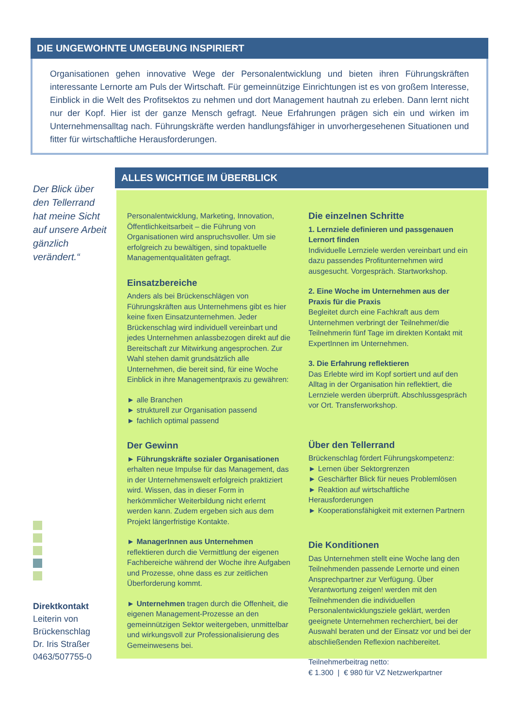DIE UNGEWOHNTE UMGEBUNG INSPIRIERT
Organisationen gehen innovative Wege der Personalentwicklung und bieten ihren Führungskräften interessante Lernorte am Puls der Wirtschaft. Für gemeinnützige Einrichtungen ist es von großem Interesse, Einblick in die Welt des Profitsektos zu nehmen und dort Management hautnah zu erleben. Dann lernt nicht nur der Kopf. Hier ist der ganze Mensch gefragt. Neue Erfahrungen prägen sich ein und wirken im Unternehmensalltag nach. Führungskräfte werden handlungsfähiger in unvorhergesehenen Situationen und fitter für wirtschaftliche Herausforderungen.
Der Blick über den Tellerrand hat meine Sicht auf unsere Arbeit gänzlich verändert.“
Direktkontakt
Leiterin von Brückenschlag
Dr. Iris Straßer
0463/507755-0
ALLES WICHTIGE IM ÜBERBLICK
Personalentwicklung, Marketing, Innovation, Öffentlichkeitsarbeit – die Führung von Organisationen wird anspruchsvoller. Um sie erfolgreich zu bewältigen, sind topaktuelle Managementqualitäten gefragt.
Einsatzbereiche
Anders als bei Brückenschlägen von Führungskräften aus Unternehmens gibt es hier keine fixen Einsatzunternehmen. Jeder Brückenschlag wird individuell vereinbart und jedes Unternehmen anlassbezogen direkt auf die Bereitschaft zur Mitwirkung angesprochen. Zur Wahl stehen damit grundsätzlich alle Unternehmen, die bereit sind, für eine Woche Einblick in ihre Managementpraxis zu gewähren:
► alle Branchen
► strukturell zur Organisation passend
► fachlich optimal passend
Der Gewinn
► Führungskräfte sozialer Organisationen erhalten neue Impulse für das Management, das in der Unternehmenswelt erfolgreich praktiziert wird. Wissen, das in dieser Form in herkömmlicher Weiterbildung nicht erlernt werden kann. Zudem ergeben sich aus dem Projekt längerfristige Kontakte.
► ManagerInnen aus Unternehmen reflektieren durch die Vermittlung der eigenen Fachbereiche während der Woche ihre Aufgaben und Prozesse, ohne dass es zur zeitlichen Überforderung kommt.
► Unternehmen tragen durch die Offenheit, die eigenen Management-Prozesse an den gemeinnützigen Sektor weitergeben, unmittelbar und wirkungsvoll zur Professionalisierung des Gemeinwesens bei.
Die einzelnen Schritte
1. Lernziele definieren und passgenauen Lernort finden
Individuelle Lernziele werden vereinbart und ein dazu passendes Profitunternehmen wird ausgesucht. Vorgespräch. Startworkshop.
2. Eine Woche im Unternehmen aus der Praxis für die Praxis
Begleitet durch eine Fachkraft aus dem Unternehmen verbringt der Teilnehmer/die Teilnehmerin fünf Tage im direkten Kontakt mit ExpertInnen im Unternehmen.
3. Die Erfahrung reflektieren
Das Erlebte wird im Kopf sortiert und auf den Alltag in der Organisation hin reflektiert, die Lernziele werden überprüft. Abschlussgespräch vor Ort. Transferworkshop.
Über den Tellerrand
Brückenschlag fördert Führungskompetenz:
► Lernen über Sektorgrenzen
► Geschärfter Blick für neues Problemlösen
► Reaktion auf wirtschaftliche Herausforderungen
► Kooperationsfähigkeit mit externen Partnern
Die Konditionen
Das Unternehmen stellt eine Woche lang den Teilnehmenden passende Lernorte und einen Ansprechpartner zur Verfügung. Über Verantwortung zeigen! werden mit den Teilnehmenden die individuellen Personalentwicklungsziele geklärt, werden geeignete Unternehmen recherchiert, bei der Auswahl beraten und der Einsatz vor und bei der abschließenden Reflexion nachbereitet.
Teilnehmerbeitrag netto:
€ 1.300 | € 980 für VZ Netzwerkpartner